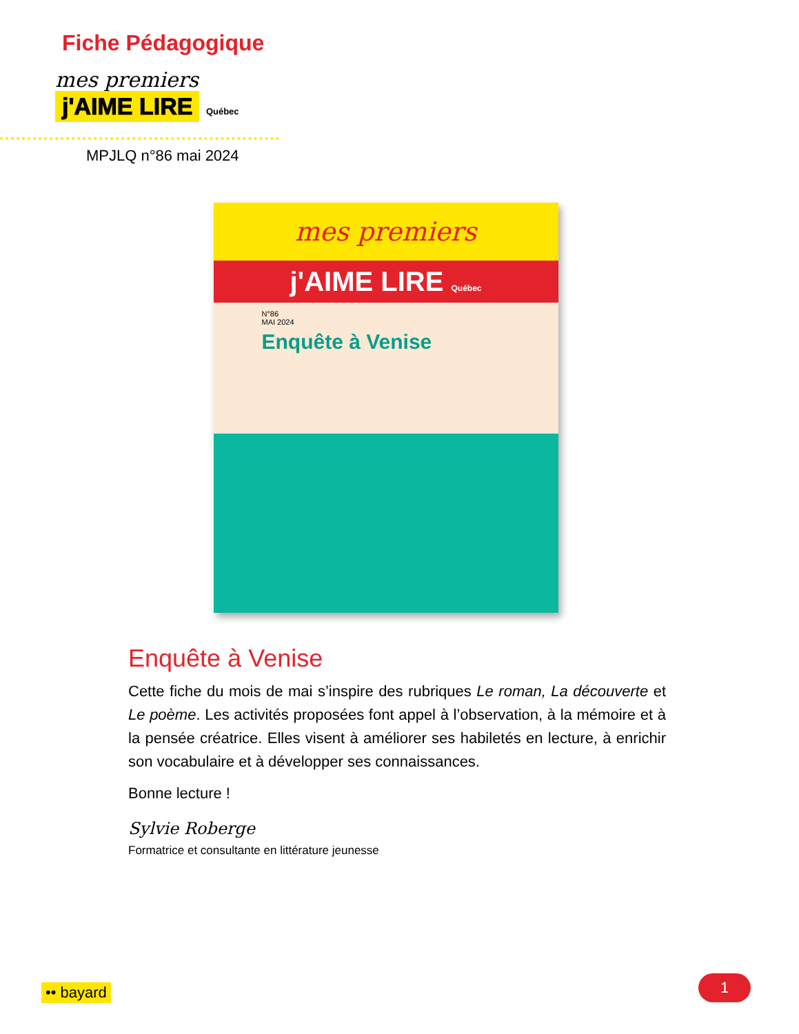Fiche Pédagogique
mes premiers
j'AIME LIRE
Québec
MPJLQ n°86 mai 2024
mes premiers
j'AIME LIRE Québec
N°86
MAI 2024
Enquête à Venise
Enquête à Venise
Cette fiche du mois de mai s’inspire des rubriques Le roman, La découverte et Le poème. Les activités proposées font appel à l’observation, à la mémoire et à la pensée créatrice. Elles visent à améliorer ses habiletés en lecture, à enrichir son vocabulaire et à développer ses connaissances.
Bonne lecture !
Sylvie Roberge
Formatrice et consultante en littérature jeunesse
•• bayard 1